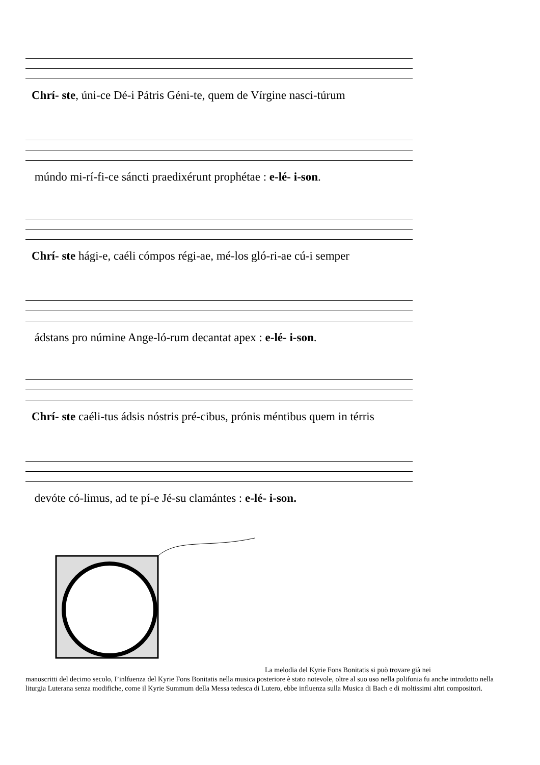Chrí- ste, úni-ce Dé-i Pátris Géni-te, quem de Vírgine nasci-túrum
múndo mi-rí-fi-ce sáncti praedixérunt prophétae : e-lé- i-son.
Chrí- ste hági-e, caéli cómpos régi-ae, mé-los gló-ri-ae cú-i semper
ádstans pro númine Ange-ló-rum decantat apex : e-lé- i-son.
Chrí- ste caéli-tus ádsis nóstris pré-cibus, prónis méntibus quem in térris
devóte có-limus, ad te pí-e Jé-su clamántes : e-lé- i-son.
La melodia del Kyrie Fons Bonitatis si può trovare già nei
manoscritti del decimo secolo, I’inlfuenza del Kyrie Fons Bonitatis nella musica posteriore è stato notevole, oltre al suo uso nella polifonia fu anche introdotto nella liturgia Luterana senza modifiche, come il Kyrie Summum della Messa tedesca di Lutero, ebbe influenza sulla Musica di Bach e di moltissimi altri compositori.